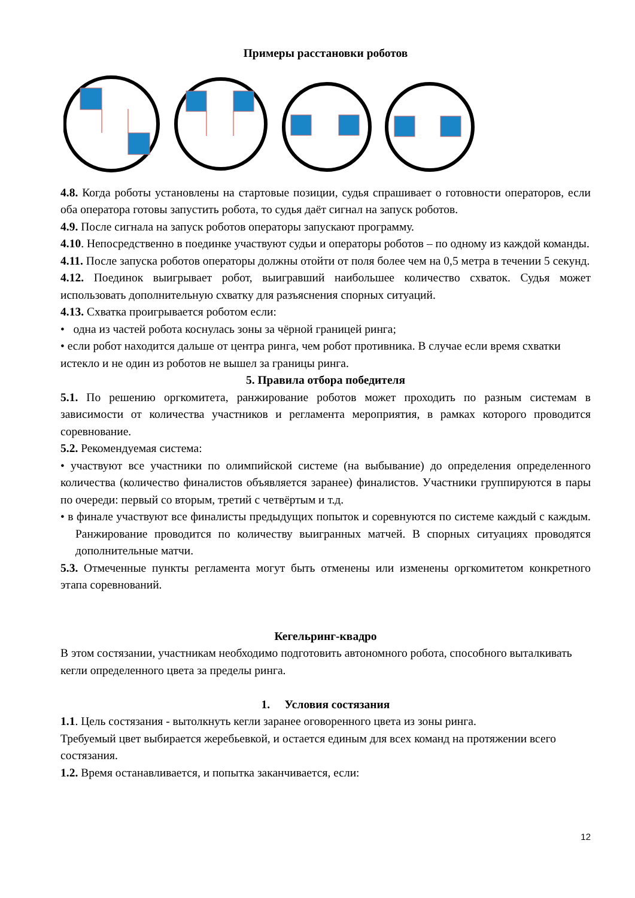Примеры расстановки роботов
4.8. Когда роботы установлены на стартовые позиции, судья спрашивает о готовности операторов, если оба оператора готовы запустить робота, то судья даёт сигнал на запуск роботов.
4.9. После сигнала на запуск роботов операторы запускают программу.
4.10. Непосредственно в поединке участвуют судьи и операторы роботов – по одному из каждой команды.
4.11. После запуска роботов операторы должны отойти от поля более чем на 0,5 метра в течении 5 секунд.
4.12. Поединок выигрывает робот, выигравший наибольшее количество схваток. Судья может использовать дополнительную схватку для разъяснения спорных ситуаций.
4.13. Схватка проигрывается роботом если:
• одна из частей робота коснулась зоны за чёрной границей ринга;
• если робот находится дальше от центра ринга, чем робот противника. В случае если время схватки
истекло и не один из роботов не вышел за границы ринга.
5. Правила отбора победителя
5.1. По решению оргкомитета, ранжирование роботов может проходить по разным системам в зависимости от количества участников и регламента мероприятия, в рамках которого проводится соревнование.
5.2. Рекомендуемая система:
• участвуют все участники по олимпийской системе (на выбывание) до определения определенного количества (количество финалистов объявляется заранее) финалистов. Участники группируются в пары по очереди: первый со вторым, третий с четвёртым и т.д.
• в финале участвуют все финалисты предыдущих попыток и соревнуются по системе каждый с каждым. Ранжирование проводится по количеству выигранных матчей. В спорных ситуациях проводятся дополнительные матчи.
5.3. Отмеченные пункты регламента могут быть отменены или изменены оргкомитетом конкретного этапа соревнований.
Кегельринг-квадро
В этом состязании, участникам необходимо подготовить автономного робота, способного выталкивать кегли определенного цвета за пределы ринга.
1. Условия состязания
1.1. Цель состязания - вытолкнуть кегли заранее оговоренного цвета из зоны ринга.
Требуемый цвет выбирается жеребьевкой, и остается единым для всех команд на протяжении всего состязания.
1.2. Время останавливается, и попытка заканчивается, если:
12